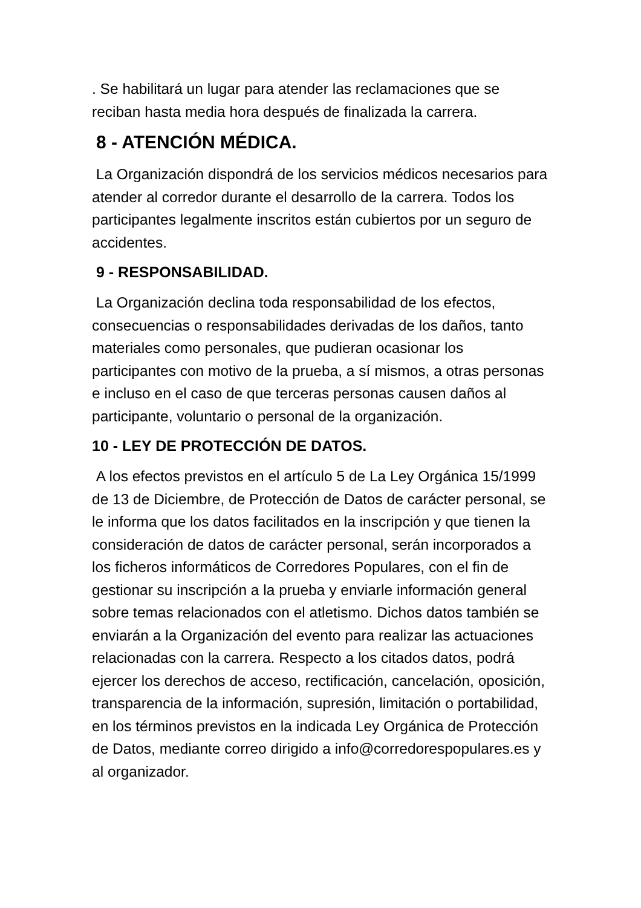. Se habilitará un lugar para atender las reclamaciones que se reciban hasta media hora después de finalizada la carrera.
8 - ATENCIÓN MÉDICA.
La Organización dispondrá de los servicios médicos necesarios para atender al corredor durante el desarrollo de la carrera. Todos los participantes legalmente inscritos están cubiertos por un seguro de accidentes.
9 - RESPONSABILIDAD.
La Organización declina toda responsabilidad de los efectos, consecuencias o responsabilidades derivadas de los daños, tanto materiales como personales, que pudieran ocasionar los participantes con motivo de la prueba, a sí mismos, a otras personas e incluso en el caso de que terceras personas causen daños al participante, voluntario o personal de la organización.
10 - LEY DE PROTECCIÓN DE DATOS.
A los efectos previstos en el artículo 5 de La Ley Orgánica 15/1999 de 13 de Diciembre, de Protección de Datos de carácter personal, se le informa que los datos facilitados en la inscripción y que tienen la consideración de datos de carácter personal, serán incorporados a los ficheros informáticos de Corredores Populares, con el fin de gestionar su inscripción a la prueba y enviarle información general sobre temas relacionados con el atletismo. Dichos datos también se enviarán a la Organización del evento para realizar las actuaciones relacionadas con la carrera. Respecto a los citados datos, podrá ejercer los derechos de acceso, rectificación, cancelación, oposición, transparencia de la información, supresión, limitación o portabilidad, en los términos previstos en la indicada Ley Orgánica de Protección de Datos, mediante correo dirigido a info@corredorespopulares.es y al organizador.